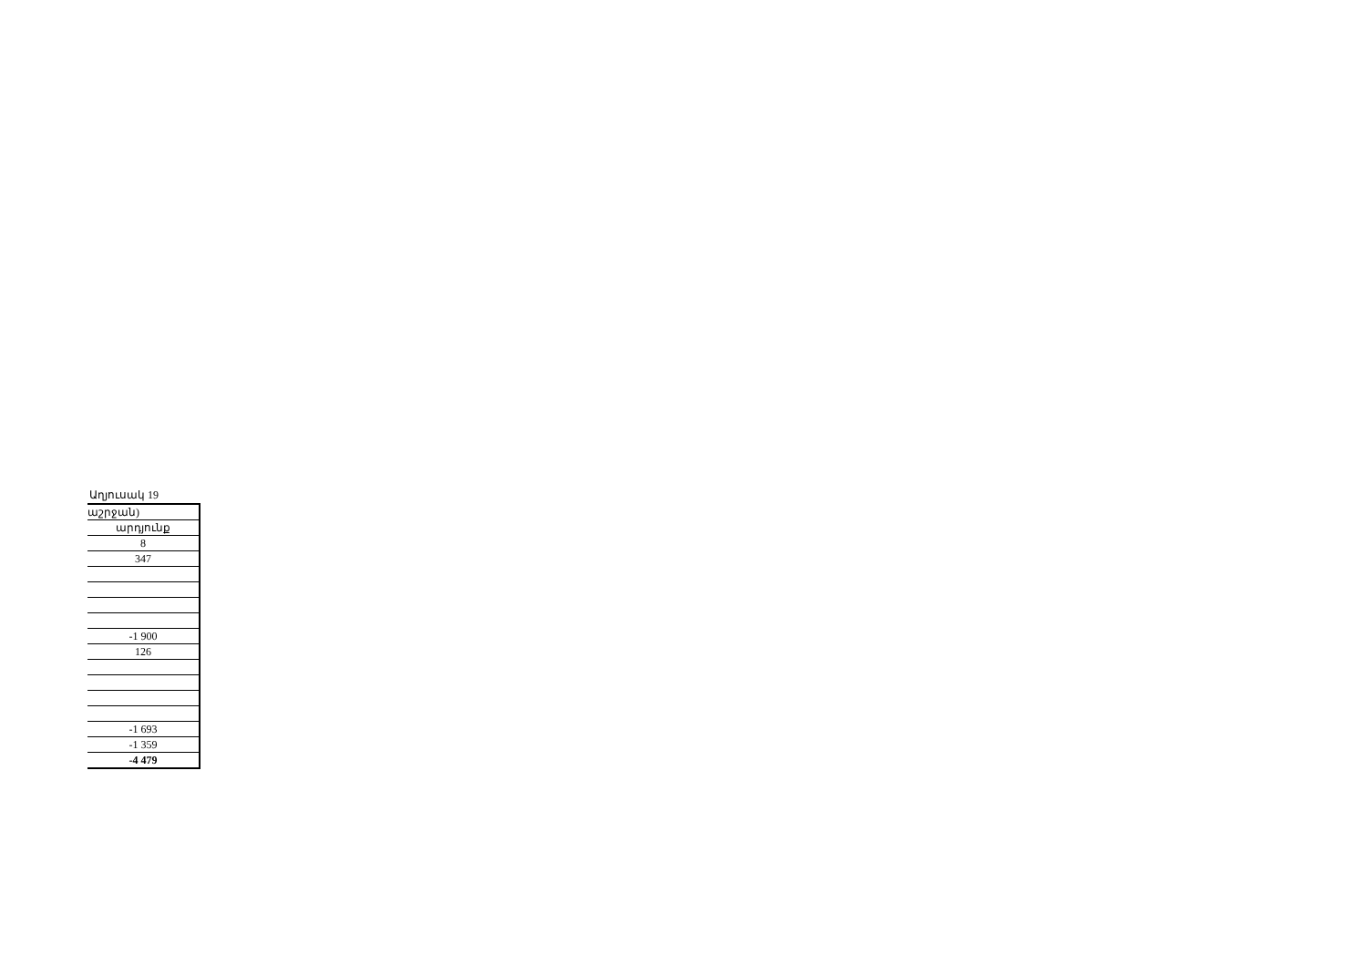Աղյուսակ 19
| աշրջան) |
| արդյունք |
| 8 |
| 347 |
| -1 900 |
| 126 |
| -1 693 |
| -1 359 |
| -4 479 |